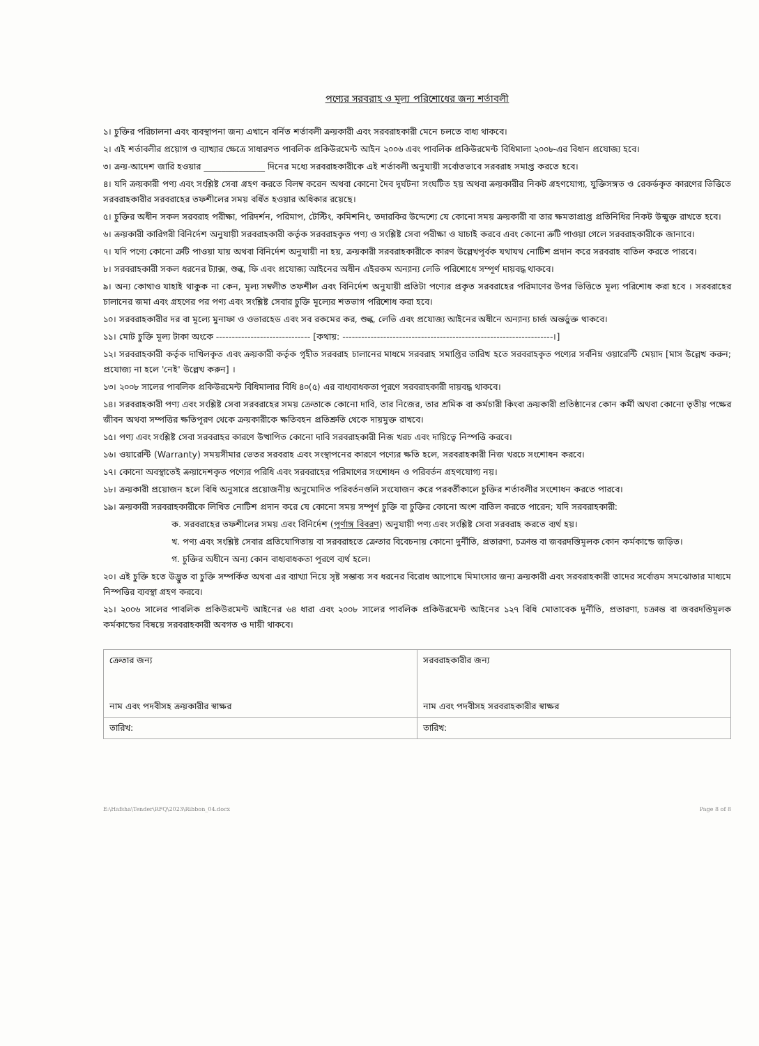পণ্যের সরবরাহ ও মূল্য পরিশোধের জন্য শর্তাবলী
১। চুক্তির পরিচালনা এবং ব্যবস্থাপনা জন্য এখানে বর্নিত শর্তাবলী ক্রয়কারী এবং সরবরাহকারী মেনে চলতে বাধ্য থাকবে।
২। এই শর্তাবলীর প্রয়োগ ও ব্যাখ্যার ক্ষেত্রে সাধারণত পাবলিক প্রকিউরমেন্ট আইন ২০০৬ এবং পাবলিক প্রকিউরমেন্ট বিধিমালা ২০০৮-এর বিধান প্রযোজ্য হবে।
৩। ক্রয়-আদেশ জারি হওয়ার ______________ দিনের মধ্যে সরবরাহকারীকে এই শর্তাবলী অনুযায়ী সর্বোতভাবে সরবরাহ সমাপ্ত করতে হবে।
৪। যদি ক্রয়কারী পণ্য এবং সংশ্লিষ্ট সেবা গ্রহণ করতে বিলম্ব করেন অথবা কোনো দৈব দূর্ঘটনা সংঘটিত হয় অথবা ক্রয়কারীর নিকট গ্রহণযোগ্য, যুক্তিসঙ্গত ও রেকর্ডকৃত কারণের ভিত্তিতে সরবরাহকারীর সরবরাহের তফশীলের সময় বর্ধিত হওয়ার অধিকার রয়েছে।
৫। চুক্তির অধীন সকল সরবরাহ পরীক্ষা, পরিদর্শন, পরিমাপ, টেস্টিং, কমিশনিং, তদারকির উদ্দেশ্যে যে কোনো সময় ক্রয়কারী বা তার ক্ষমতাপ্রাপ্ত প্রতিনিধির নিকট উন্মুক্ত রাখতে হবে।
৬। ক্রয়কারী কারিগরী বিনির্দেশ অনুযায়ী সরবরাহকারী কর্তৃক সরবরাহকৃত পণ্য ও সংশ্লিষ্ট সেবা পরীক্ষা ও যাচাই করবে এবং কোনো ত্রুটি পাওয়া গেলে সরবরাহকারীকে জানাবে।
৭। যদি পণ্যে কোনো ত্রুটি পাওয়া যায় অথবা বিনির্দেশ অনুযায়ী না হয়, ক্রয়কারী সরবরাহকারীকে কারণ উল্লেখপূর্বক যথাযথ নোটিশ প্রদান করে সরবরাহ বাতিল করতে পারবে।
৮। সরবরাহকারী সকল ধরনের ট্যাক্স, শুল্ক, ফি এবং প্রযোজ্য আইনের অধীন এইরকম অন্যান্য লেভি পরিশোধে সম্পূর্ণ দায়বদ্ধ থাকবে।
৯। অন্য কোথাও যাহাই থাকুক না কেন, মূল্য সম্বলীত তফশীল এবং বিনির্দেশ অনুযায়ী প্রতিটা পণ্যের প্রকৃত সরবরাহের পরিমাণের উপর ভিত্তিতে মূল্য পরিশোধ করা হবে । সরবরাহের চালানের জমা এবং গ্রহণের পর পণ্য এবং সংশ্লিষ্ট সেবার চুক্তি মূল্যের শতভাগ পরিশোধ করা হবে।
১০। সরবরাহকারীর দর বা মূল্যে মুনাফা ও ওভারহেড এবং সব রকমের কর, শুল্ক, লেভি এবং প্রযোজ্য আইনের অধীনে অন্যান্য চার্জ অন্তর্ভুক্ত থাকবে।
১১। মোট চুক্তি মূল্য টাকা অংকে ------------------------------ [কথায়: -------------------------------------------------------------------।]
১২। সরবরাহকারী কর্তৃক দাখিলকৃত এবং ক্রয়কারী কর্তৃক গৃহীত সরবরাহ চালানের মাধমে সরবরাহ সমাপ্তির তারিখ হতে সরবরাহকৃত পণ্যের সর্বনিম্ন ওয়ারেন্টি মেয়াদ [মাস উল্লেখ করুন; প্রযোজ্য না হলে 'নেই' উল্লেখ করুন] ।
১৩। ২০০৮ সালের পাবলিক প্রকিউরমেন্ট বিধিমালার বিধি ৪০(৫) এর বাধ্যবাধকতা পূরণে সরবরাহকারী দায়বদ্ধ থাকবে।
১৪। সরবরাহকারী পণ্য এবং সংশ্লিষ্ট সেবা সরবরাহের সময় ক্রেতাকে কোনো দাবি, তার নিজের, তার শ্রমিক বা কর্মচারী কিংবা ক্রয়কারী প্রতিষ্ঠানের কোন কর্মী অথবা কোনো তৃতীয় পক্ষের জীবন অথবা সম্পত্তির ক্ষতিপূরণ থেকে ক্রয়কারীকে ক্ষতিবহন প্রতিশ্রুতি থেকে দায়মুক্ত রাখবে।
১৫। পণ্য এবং সংশ্লিষ্ট সেবা সরবরাহর কারণে উত্থাপিত কোনো দাবি সরবরাহকারী নিজ খরচ এবং দায়িত্বে নিস্পত্তি করবে।
১৬। ওয়ারেন্টি (Warranty) সময়সীমার ভেতর সরবরাহ এবং সংস্থাপনের কারণে পণ্যের ক্ষতি হলে, সরবরাহকারী নিজ খরচে সংশোধন করবে।
১৭। কোনো অবস্থাতেই ক্রয়াদেশকৃত পণ্যের পরিধি এবং সরবরাহের পরিমাণের সংশোধন ও পরিবর্তন গ্রহণযোগ্য নয়।
১৮। ক্রয়কারী প্রয়োজন হলে বিধি অনুসারে প্রয়োজনীয় অনুমোদিত পরিবর্তনগুলি সংযোজন করে পরবর্তীকালে চুক্তির শর্তাবলীর সংশোধন করতে পারবে।
১৯। ক্রয়কারী সরবরাহকারীকে লিখিত নোটিশ প্রদান করে যে কোনো সময় সম্পূর্ণ চুক্তি বা চুক্তির কোনো অংশ বাতিল করতে পারেন; যদি সরবরাহকারী:
ক. সরবরাহের তফশীলের সময় এবং বিনির্দেশ (পূর্ণাঙ্গ বিবরণ) অনুযায়ী পণ্য এবং সংশ্লিষ্ট সেবা সরবরাহ করতে ব্যর্থ হয়।
খ. পণ্য এবং সংশ্লিষ্ট সেবার প্রতিযোগিতায় বা সরবরাহতে ক্রেতার বিবেচনায় কোনো দুর্নীতি, প্রতারণা, চক্রান্ত বা জবরদস্তিমূলক কোন কর্মকান্ডে জড়িত।
গ. চুক্তির অধীনে অন্য কোন বাধ্যবাধকতা পূরণে ব্যর্থ হলে।
২০। এই চুক্তি হতে উদ্ভুত বা চুক্তি সম্পর্কিত অথবা এর ব্যাখ্যা নিয়ে সৃষ্ট সম্ভাব্য সব ধরনের বিরোধ আপোষে মিমাংসার জন্য ক্রয়কারী এবং সরবরাহকারী তাদের সর্বোত্তম সমঝোতার মাধ্যমে নিস্পত্তির ব্যবস্থা গ্রহণ করবে।
২১। ২০০৬ সালের পাবলিক প্রকিউরমেন্ট আইনের ৬৪ ধারা এবং ২০০৮ সালের পাবলিক প্রকিউরমেন্ট আইনের ১২৭ বিধি মোতাবেক দুর্নীতি, প্রতারণা, চক্রান্ত বা জবরদস্তিমূলক কর্মকান্ডের বিষয়ে সরবরাহকারী অবগত ও দায়ী থাকবে।
| ক্রেতার জন্য নাম এবং পদবীসহ ক্রয়কারীর স্বাক্ষর | সরবরাহকারীর জন্য নাম এবং পদবীসহ সরবরাহকারীর স্বাক্ষর |
| তারিখ: | তারিখ: |
E:\Hafsha\Tender\RFQ\2023\Ribbon_04.docx Page 8 of 8